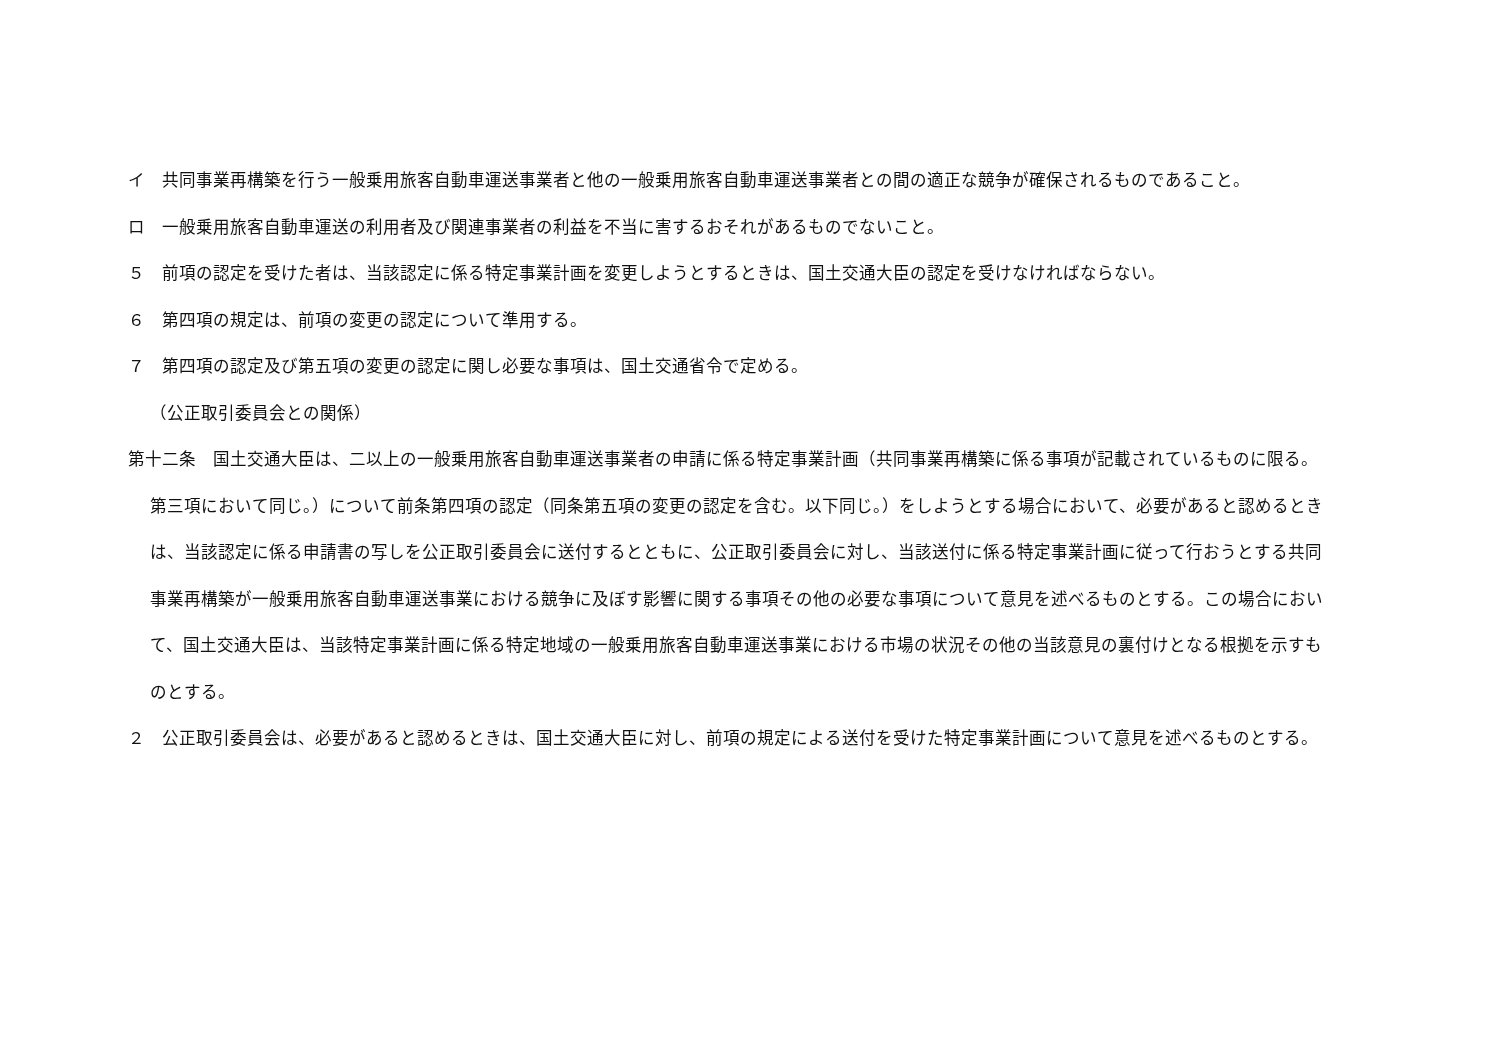イ　共同事業再構築を行う一般乗用旅客自動車運送事業者と他の一般乗用旅客自動車運送事業者との間の適正な競争が確保されるものであること。
ロ　一般乗用旅客自動車運送の利用者及び関連事業者の利益を不当に害するおそれがあるものでないこと。
５　前項の認定を受けた者は、当該認定に係る特定事業計画を変更しようとするときは、国土交通大臣の認定を受けなければならない。
６　第四項の規定は、前項の変更の認定について準用する。
７　第四項の認定及び第五項の変更の認定に関し必要な事項は、国土交通省令で定める。
（公正取引委員会との関係）
第十二条　国土交通大臣は、二以上の一般乗用旅客自動車運送事業者の申請に係る特定事業計画（共同事業再構築に係る事項が記載されているものに限る。第三項において同じ。）について前条第四項の認定（同条第五項の変更の認定を含む。以下同じ。）をしようとする場合において、必要があると認めるときは、当該認定に係る申請書の写しを公正取引委員会に送付するとともに、公正取引委員会に対し、当該送付に係る特定事業計画に従って行おうとする共同事業再構築が一般乗用旅客自動車運送事業における競争に及ぼす影響に関する事項その他の必要な事項について意見を述べるものとする。この場合において、国土交通大臣は、当該特定事業計画に係る特定地域の一般乗用旅客自動車運送事業における市場の状況その他の当該意見の裏付けとなる根拠を示すものとする。
２　公正取引委員会は、必要があると認めるときは、国土交通大臣に対し、前項の規定による送付を受けた特定事業計画について意見を述べるものとする。